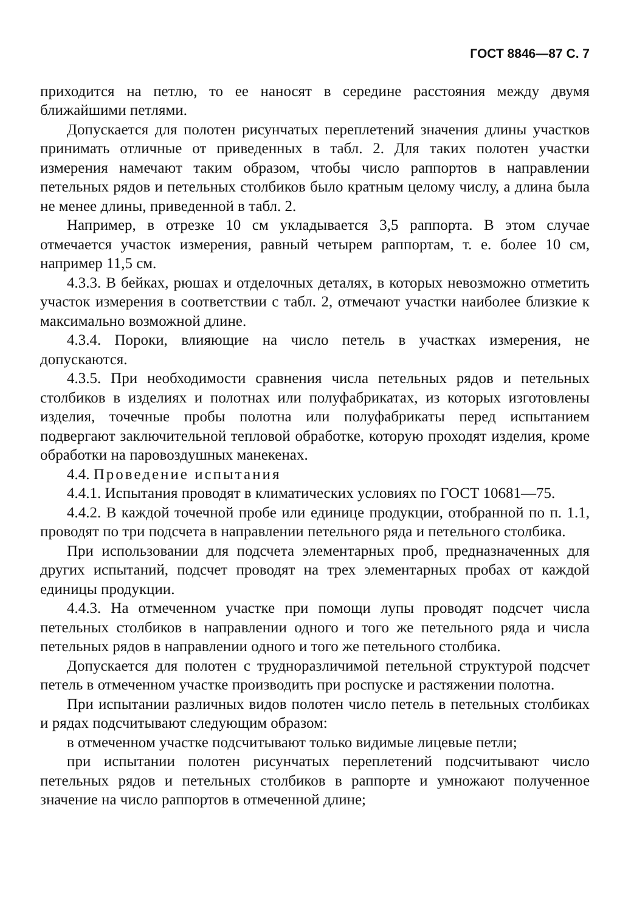ГОСТ 8846—87 С. 7
приходится на петлю, то ее наносят в середине расстояния между двумя ближайшими петлями.
Допускается для полотен рисунчатых переплетений значения длины участков принимать отличные от приведенных в табл. 2. Для таких полотен участки измерения намечают таким образом, чтобы число раппортов в направлении петельных рядов и петельных столбиков было кратным целому числу, а длина была не менее длины, приведенной в табл. 2.
Например, в отрезке 10 см укладывается 3,5 раппорта. В этом случае отмечается участок измерения, равный четырем раппортам, т. е. более 10 см, например 11,5 см.
4.3.3. В бейках, рюшах и отделочных деталях, в которых невозможно отметить участок измерения в соответствии с табл. 2, отмечают участки наиболее близкие к максимально возможной длине.
4.3.4. Пороки, влияющие на число петель в участках измерения, не допускаются.
4.3.5. При необходимости сравнения числа петельных рядов и петельных столбиков в изделиях и полотнах или полуфабрикатах, из которых изготовлены изделия, точечные пробы полотна или полуфабрикаты перед испытанием подвергают заключительной тепловой обработке, которую проходят изделия, кроме обработки на паровоздушных манекенах.
4.4. Проведение испытания
4.4.1. Испытания проводят в климатических условиях по ГОСТ 10681—75.
4.4.2. В каждой точечной пробе или единице продукции, отобранной по п. 1.1, проводят по три подсчета в направлении петельного ряда и петельного столбика.
При использовании для подсчета элементарных проб, предназначенных для других испытаний, подсчет проводят на трех элементарных пробах от каждой единицы продукции.
4.4.3. На отмеченном участке при помощи лупы проводят подсчет числа петельных столбиков в направлении одного и того же петельного ряда и числа петельных рядов в направлении одного и того же петельного столбика.
Допускается для полотен с трудноразличимой петельной структурой подсчет петель в отмеченном участке производить при роспуске и растяжении полотна.
При испытании различных видов полотен число петель в петельных столбиках и рядах подсчитывают следующим образом:
в отмеченном участке подсчитывают только видимые лицевые петли;
при испытании полотен рисунчатых переплетений подсчитывают число петельных рядов и петельных столбиков в раппорте и умножают полученное значение на число раппортов в отмеченной длине;